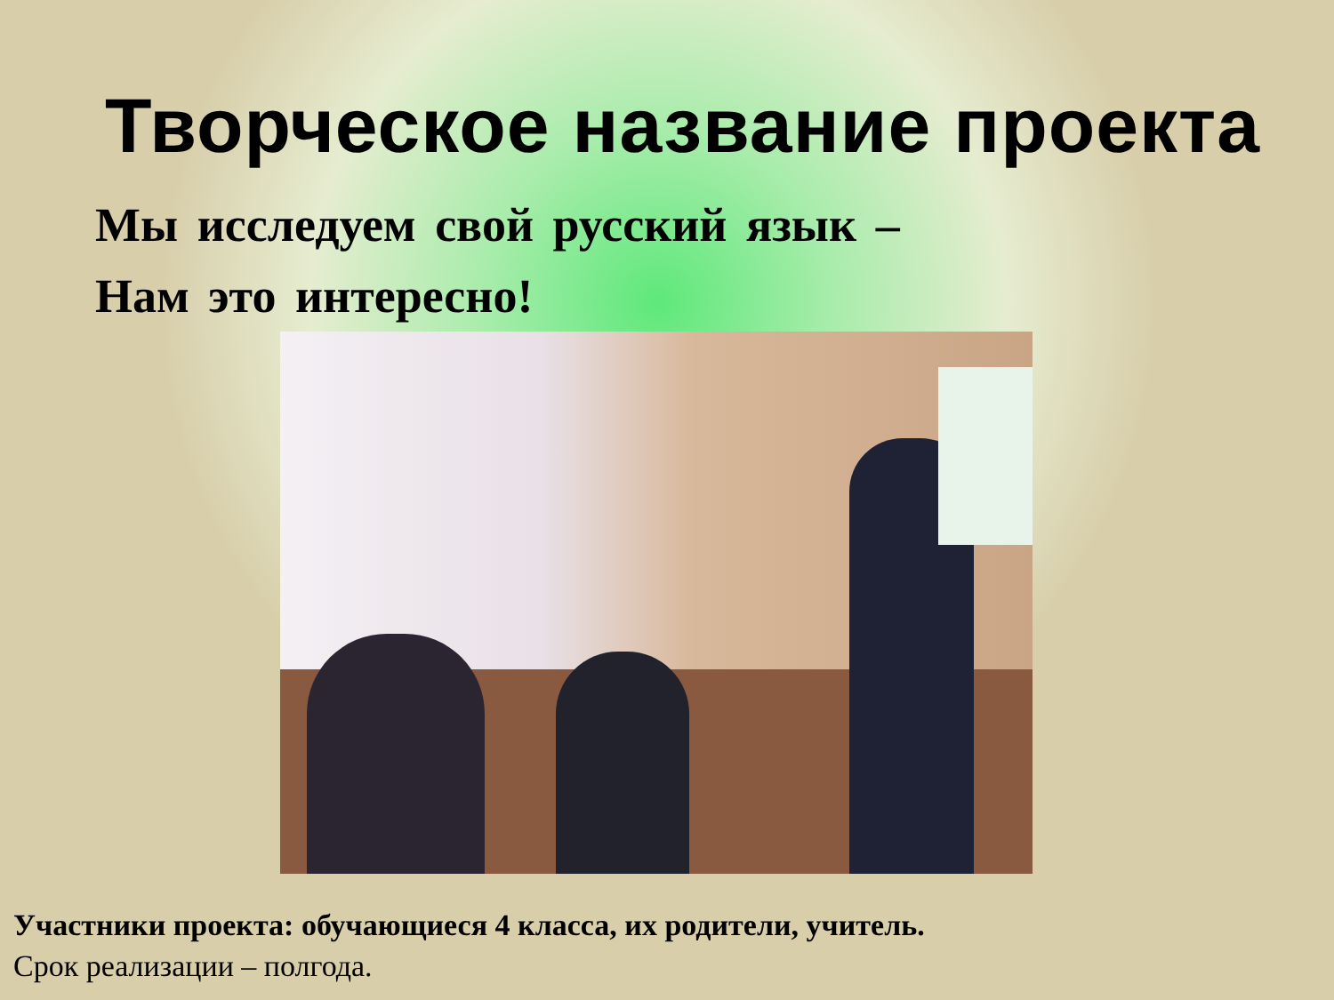Творческое название проекта
Мы исследуем свой русский язык –
Нам это интересно!
Участники проекта: обучающиеся 4 класса, их родители, учитель.
Срок реализации – полгода.